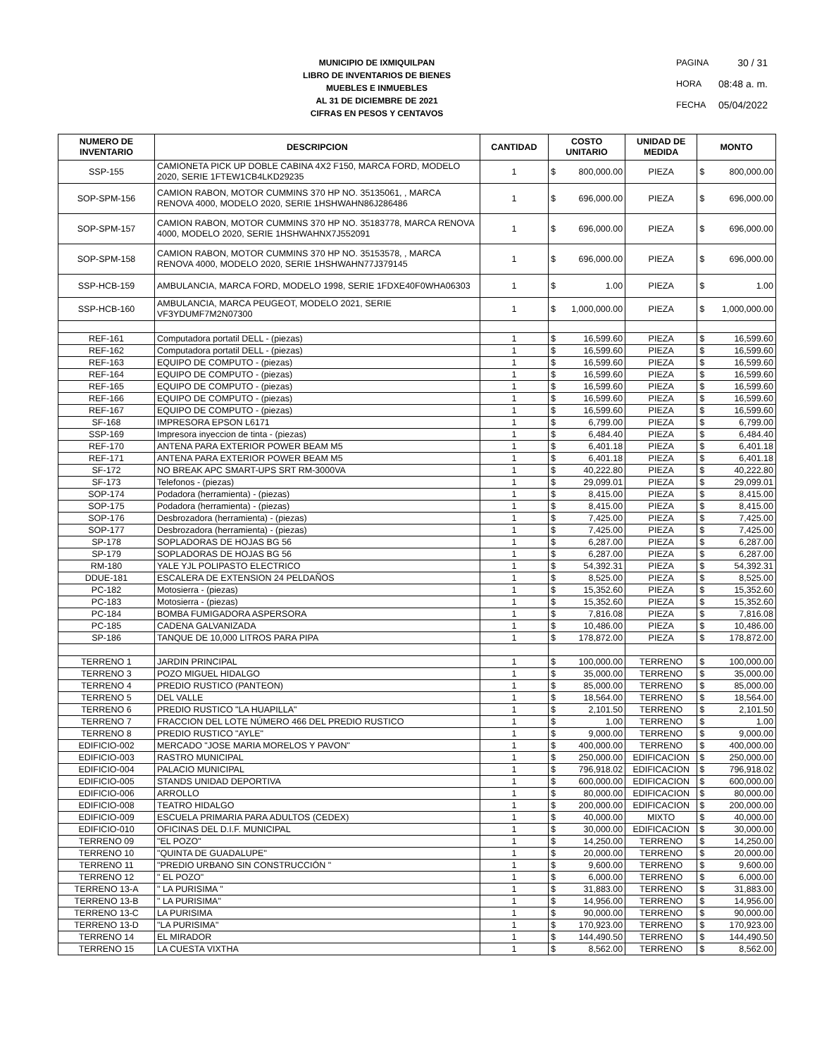MUNICIPIO DE IXMIQUILPAN
LIBRO DE INVENTARIOS DE BIENES
MUEBLES E INMUEBLES
AL 31 DE DICIEMBRE DE 2021
CIFRAS EN PESOS Y CENTAVOS
PAGINA 30 / 31 HORA 08:48 a. m. FECHA 05/04/2022
| NUMERO DE INVENTARIO | DESCRIPCION | CANTIDAD | COSTO UNITARIO | | UNIDAD DE MEDIDA | MONTO | |
| --- | --- | --- | --- | --- | --- | --- | --- |
| SSP-155 | CAMIONETA PICK UP DOBLE CABINA 4X2 F150, MARCA FORD, MODELO 2020, SERIE 1FTEW1CB4LKD29235 | 1 | $ | 800,000.00 | PIEZA | $ | 800,000.00 |
| SOP-SPM-156 | CAMION RABON, MOTOR CUMMINS 370 HP NO. 35135061, , MARCA RENOVA 4000, MODELO 2020, SERIE 1HSHWAHN86J286486 | 1 | $ | 696,000.00 | PIEZA | $ | 696,000.00 |
| SOP-SPM-157 | CAMION RABON, MOTOR CUMMINS 370 HP NO. 35183778, MARCA RENOVA 4000, MODELO 2020, SERIE 1HSHWAHNX7J552091 | 1 | $ | 696,000.00 | PIEZA | $ | 696,000.00 |
| SOP-SPM-158 | CAMION RABON, MOTOR CUMMINS 370 HP NO. 35153578, , MARCA RENOVA 4000, MODELO 2020, SERIE 1HSHWAHN77J379145 | 1 | $ | 696,000.00 | PIEZA | $ | 696,000.00 |
| SSP-HCB-159 | AMBULANCIA, MARCA FORD, MODELO 1998, SERIE 1FDXE40F0WHA06303 | 1 | $ | 1.00 | PIEZA | $ | 1.00 |
| SSP-HCB-160 | AMBULANCIA, MARCA PEUGEOT, MODELO 2021, SERIE VF3YDUMF7M2N07300 | 1 | $ | 1,000,000.00 | PIEZA | $ | 1,000,000.00 |
| REF-161 | Computadora portatil DELL - (piezas) | 1 | $ | 16,599.60 | PIEZA | $ | 16,599.60 |
| REF-162 | Computadora portatil DELL - (piezas) | 1 | $ | 16,599.60 | PIEZA | $ | 16,599.60 |
| REF-163 | EQUIPO DE COMPUTO - (piezas) | 1 | $ | 16,599.60 | PIEZA | $ | 16,599.60 |
| REF-164 | EQUIPO DE COMPUTO - (piezas) | 1 | $ | 16,599.60 | PIEZA | $ | 16,599.60 |
| REF-165 | EQUIPO DE COMPUTO - (piezas) | 1 | $ | 16,599.60 | PIEZA | $ | 16,599.60 |
| REF-166 | EQUIPO DE COMPUTO - (piezas) | 1 | $ | 16,599.60 | PIEZA | $ | 16,599.60 |
| REF-167 | EQUIPO DE COMPUTO - (piezas) | 1 | $ | 16,599.60 | PIEZA | $ | 16,599.60 |
| SF-168 | IMPRESORA EPSON L6171 | 1 | $ | 6,799.00 | PIEZA | $ | 6,799.00 |
| SSP-169 | Impresora inyeccion de tinta - (piezas) | 1 | $ | 6,484.40 | PIEZA | $ | 6,484.40 |
| REF-170 | ANTENA PARA EXTERIOR POWER BEAM M5 | 1 | $ | 6,401.18 | PIEZA | $ | 6,401.18 |
| REF-171 | ANTENA PARA EXTERIOR POWER BEAM M5 | 1 | $ | 6,401.18 | PIEZA | $ | 6,401.18 |
| SF-172 | NO BREAK APC SMART-UPS SRT RM-3000VA | 1 | $ | 40,222.80 | PIEZA | $ | 40,222.80 |
| SF-173 | Telefonos - (piezas) | 1 | $ | 29,099.01 | PIEZA | $ | 29,099.01 |
| SOP-174 | Podadora (herramienta) - (piezas) | 1 | $ | 8,415.00 | PIEZA | $ | 8,415.00 |
| SOP-175 | Podadora (herramienta) - (piezas) | 1 | $ | 8,415.00 | PIEZA | $ | 8,415.00 |
| SOP-176 | Desbrozadora (herramienta) - (piezas) | 1 | $ | 7,425.00 | PIEZA | $ | 7,425.00 |
| SOP-177 | Desbrozadora (herramienta) - (piezas) | 1 | $ | 7,425.00 | PIEZA | $ | 7,425.00 |
| SP-178 | SOPLADORAS DE HOJAS BG 56 | 1 | $ | 6,287.00 | PIEZA | $ | 6,287.00 |
| SP-179 | SOPLADORAS DE HOJAS BG 56 | 1 | $ | 6,287.00 | PIEZA | $ | 6,287.00 |
| RM-180 | YALE YJL POLIPASTO ELECTRICO | 1 | $ | 54,392.31 | PIEZA | $ | 54,392.31 |
| DDUE-181 | ESCALERA DE EXTENSION 24 PELDAÑOS | 1 | $ | 8,525.00 | PIEZA | $ | 8,525.00 |
| PC-182 | Motosierra - (piezas) | 1 | $ | 15,352.60 | PIEZA | $ | 15,352.60 |
| PC-183 | Motosierra - (piezas) | 1 | $ | 15,352.60 | PIEZA | $ | 15,352.60 |
| PC-184 | BOMBA FUMIGADORA ASPERSORA | 1 | $ | 7,816.08 | PIEZA | $ | 7,816.08 |
| PC-185 | CADENA GALVANIZADA | 1 | $ | 10,486.00 | PIEZA | $ | 10,486.00 |
| SP-186 | TANQUE DE 10,000 LITROS PARA PIPA | 1 | $ | 178,872.00 | PIEZA | $ | 178,872.00 |
| TERRENO 1 | JARDIN PRINCIPAL | 1 | $ | 100,000.00 | TERRENO | $ | 100,000.00 |
| TERRENO 3 | POZO MIGUEL HIDALGO | 1 | $ | 35,000.00 | TERRENO | $ | 35,000.00 |
| TERRENO 4 | PREDIO RUSTICO (PANTEON) | 1 | $ | 85,000.00 | TERRENO | $ | 85,000.00 |
| TERRENO 5 | DEL VALLE | 1 | $ | 18,564.00 | TERRENO | $ | 18,564.00 |
| TERRENO 6 | PREDIO RUSTICO "LA HUAPILLA" | 1 | $ | 2,101.50 | TERRENO | $ | 2,101.50 |
| TERRENO 7 | FRACCION DEL LOTE NÚMERO 466 DEL PREDIO RUSTICO | 1 | $ | 1.00 | TERRENO | $ | 1.00 |
| TERRENO 8 | PREDIO RUSTICO "AYLE" | 1 | $ | 9,000.00 | TERRENO | $ | 9,000.00 |
| EDIFICIO-002 | MERCADO "JOSE MARIA MORELOS Y PAVON" | 1 | $ | 400,000.00 | TERRENO | $ | 400,000.00 |
| EDIFICIO-003 | RASTRO MUNICIPAL | 1 | $ | 250,000.00 | EDIFICACION | $ | 250,000.00 |
| EDIFICIO-004 | PALACIO MUNICIPAL | 1 | $ | 796,918.02 | EDIFICACION | $ | 796,918.02 |
| EDIFICIO-005 | STANDS UNIDAD DEPORTIVA | 1 | $ | 600,000.00 | EDIFICACION | $ | 600,000.00 |
| EDIFICIO-006 | ARROLLO | 1 | $ | 80,000.00 | EDIFICACION | $ | 80,000.00 |
| EDIFICIO-008 | TEATRO HIDALGO | 1 | $ | 200,000.00 | EDIFICACION | $ | 200,000.00 |
| EDIFICIO-009 | ESCUELA PRIMARIA PARA ADULTOS (CEDEX) | 1 | $ | 40,000.00 | MIXTO | $ | 40,000.00 |
| EDIFICIO-010 | OFICINAS DEL D.I.F. MUNICIPAL | 1 | $ | 30,000.00 | EDIFICACION | $ | 30,000.00 |
| TERRENO 09 | "EL POZO" | 1 | $ | 14,250.00 | TERRENO | $ | 14,250.00 |
| TERRENO 10 | "QUINTA DE GUADALUPE" | 1 | $ | 20,000.00 | TERRENO | $ | 20,000.00 |
| TERRENO 11 | "PREDIO URBANO SIN CONSTRUCCIÓN " | 1 | $ | 9,600.00 | TERRENO | $ | 9,600.00 |
| TERRENO 12 | " EL POZO" | 1 | $ | 6,000.00 | TERRENO | $ | 6,000.00 |
| TERRENO 13-A | " LA PURISIMA " | 1 | $ | 31,883.00 | TERRENO | $ | 31,883.00 |
| TERRENO 13-B | " LA PURISIMA" | 1 | $ | 14,956.00 | TERRENO | $ | 14,956.00 |
| TERRENO 13-C | LA PURISIMA | 1 | $ | 90,000.00 | TERRENO | $ | 90,000.00 |
| TERRENO 13-D | "LA PURISIMA" | 1 | $ | 170,923.00 | TERRENO | $ | 170,923.00 |
| TERRENO 14 | EL MIRADOR | 1 | $ | 144,490.50 | TERRENO | $ | 144,490.50 |
| TERRENO 15 | LA CUESTA VIXTHA | 1 | $ | 8,562.00 | TERRENO | $ | 8,562.00 |